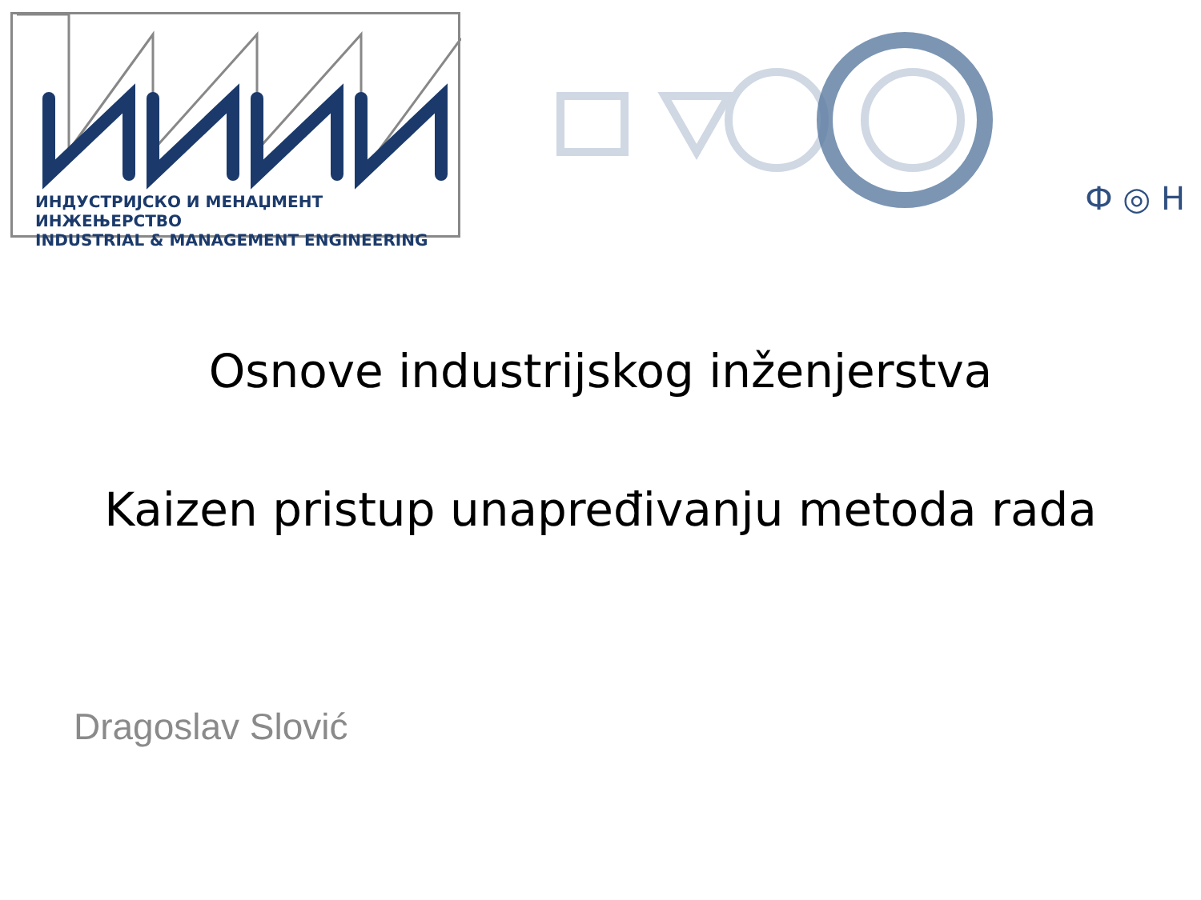ИНДУСТРИЈСКО И МЕНАЏМЕНТ ИНЖЕЊЕРСТВО
INDUSTRIAL & MANAGEMENT ENGINEERING
Ф ◎ Н
Osnove industrijskog inženjerstva
Kaizen pristup unapređivanju metoda rada
Dragoslav Slović